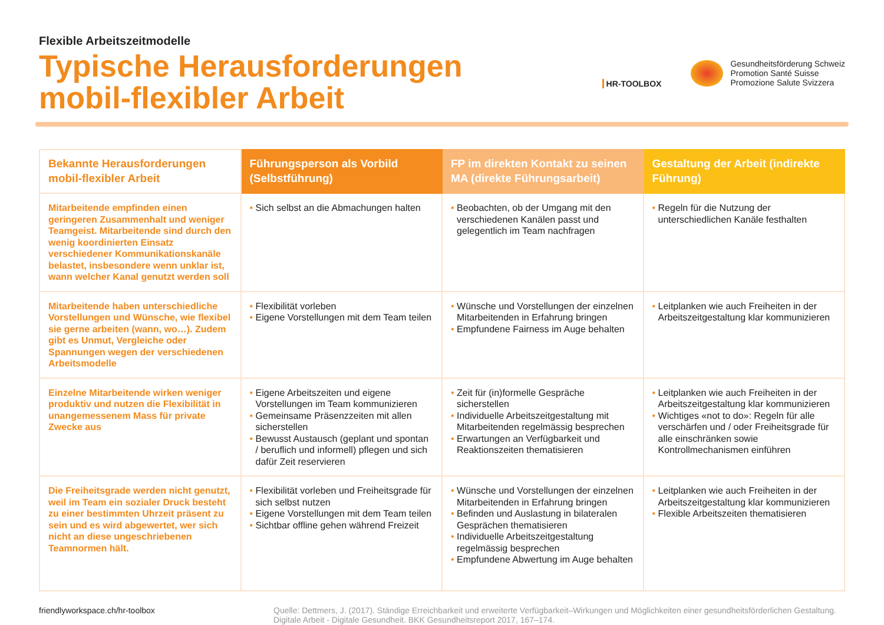Flexible Arbeitszeitmodelle
Typische Herausforderungen
mobil-flexibler Arbeit
HR-TOOLBOX
Gesundheitsförderung Schweiz
Promotion Santé Suisse
Promozione Salute Svizzera
| Bekannte Herausforderungen mobil-flexibler Arbeit | Führungsperson als Vorbild (Selbstführung) | FP im direkten Kontakt zu seinen MA (direkte Führungsarbeit) | Gestaltung der Arbeit (indirekte Führung) |
| --- | --- | --- | --- |
| Mitarbeitende empfinden einen geringeren Zusammenhalt und weniger Teamgeist. Mitarbeitende sind durch den wenig koordinierten Einsatz verschiedener Kommunikationskanäle belastet, insbesondere wenn unklar ist, wann welcher Kanal genutzt werden soll | • Sich selbst an die Abmachungen halten | • Beobachten, ob der Umgang mit den verschiedenen Kanälen passt und gelegentlich im Team nachfragen | • Regeln für die Nutzung der unterschiedlichen Kanäle festhalten |
| Mitarbeitende haben unterschiedliche Vorstellungen und Wünsche, wie flexibel sie gerne arbeiten (wann, wo…). Zudem gibt es Unmut, Vergleiche oder Spannungen wegen der verschiedenen Arbeitsmodelle | • Flexibilität vorleben • Eigene Vorstellungen mit dem Team teilen | • Wünsche und Vorstellungen der einzelnen Mitarbeitenden in Erfahrung bringen • Empfundene Fairness im Auge behalten | • Leitplanken wie auch Freiheiten in der Arbeitszeitgestaltung klar kommunizieren |
| Einzelne Mitarbeitende wirken weniger produktiv und nutzen die Flexibilität in unangemessenem Mass für private Zwecke aus | • Eigene Arbeitszeiten und eigene Vorstellungen im Team kommunizieren • Gemeinsame Präsenzzeiten mit allen sicherstellen • Bewusst Austausch (geplant und spontan / beruflich und informell) pflegen und sich dafür Zeit reservieren | • Zeit für (in)formelle Gespräche sicherstellen • Individuelle Arbeitszeitgestaltung mit Mitarbeitenden regelmässig besprechen • Erwartungen an Verfügbarkeit und Reaktionszeiten thematisieren | • Leitplanken wie auch Freiheiten in der Arbeitszeitgestaltung klar kommunizieren • Wichtiges «not to do»: Regeln für alle verschärfen und / oder Freiheitsgrade für alle einschränken sowie Kontrollmechanismen einführen |
| Die Freiheitsgrade werden nicht genutzt, weil im Team ein sozialer Druck besteht zu einer bestimmten Uhrzeit präsent zu sein und es wird abgewertet, wer sich nicht an diese ungeschriebenen Teamnormen hält. | • Flexibilität vorleben und Freiheitsgrade für sich selbst nutzen • Eigene Vorstellungen mit dem Team teilen • Sichtbar offline gehen während Freizeit | • Wünsche und Vorstellungen der einzelnen Mitarbeitenden in Erfahrung bringen • Befinden und Auslastung in bilateralen Gesprächen thematisieren • Individuelle Arbeitszeitgestaltung regelmässig besprechen • Empfundene Abwertung im Auge behalten | • Leitplanken wie auch Freiheiten in der Arbeitszeitgestaltung klar kommunizieren • Flexible Arbeitszeiten thematisieren |
friendlyworkspace.ch/hr-toolbox
Quelle: Dettmers, J. (2017). Ständige Erreichbarkeit und erweiterte Verfügbarkeit–Wirkungen und Möglichkeiten einer gesundheitsförderlichen Gestaltung. Digitale Arbeit - Digitale Gesundheit. BKK Gesundheitsreport 2017, 167–174.